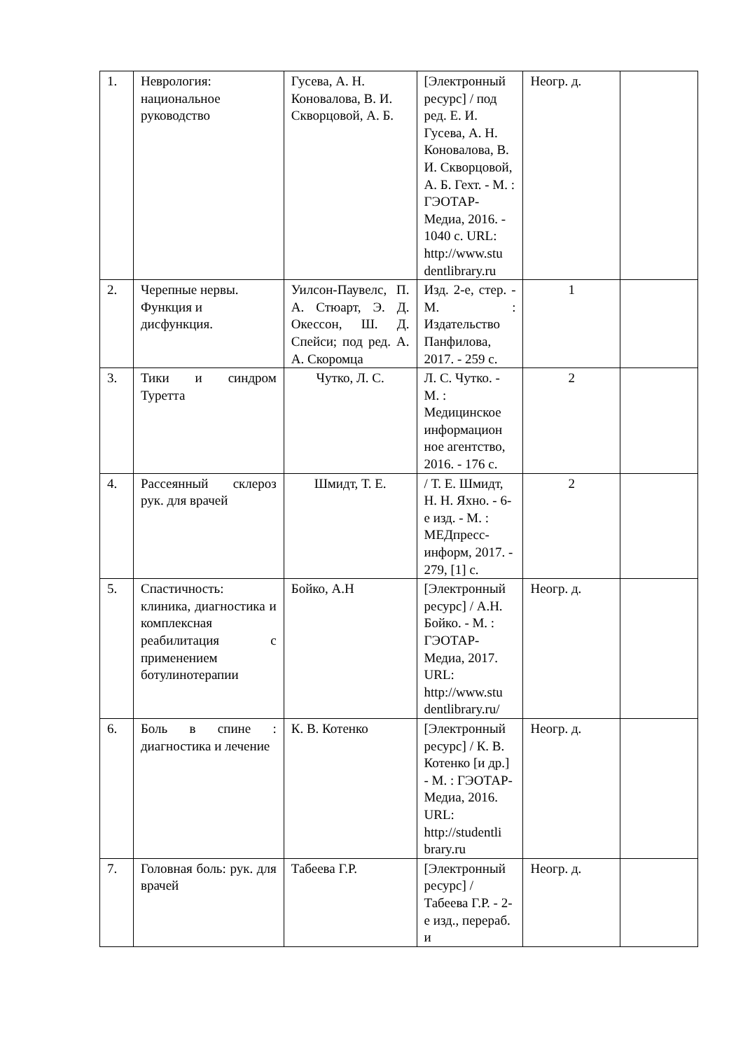| 1. | Неврология: национальное руководство | Гусева, А. Н. Коновалова, В. И. Скворцовой, А. Б. | [Электронный ресурс] / под ред. Е. И. Гусева, А. Н. Коновалова, В. И. Скворцовой, А. Б. Гехт. - М. : ГЭОТАР-Медиа, 2016. - 1040 с. URL: http://www.stu dentlibrary.ru | Неогр. д. | |
| 2. | Черепные нервы. Функция и дисфункция. | Уилсон-Паувелс, П. А. Стюарт, Э. Д. Окессон, Ш. Д. Спейси; под ред. А. А. Скоромца | Изд. 2-е, стер. - М. : Издательство Панфилова, 2017. - 259 с. | 1 | |
| 3. | Тики и синдром Туретта | Чутко, Л. С. | Л. С. Чутко. - М. : Медицинское информацион ное агентство, 2016. - 176 с. | 2 | |
| 4. | Рассеянный склероз рук. для врачей | Шмидт, Т. Е. | / Т. Е. Шмидт, Н. Н. Яхно. - 6-е изд. - М. : МЕДпресс-информ, 2017. - 279, [1] с. | 2 | |
| 5. | Спастичность: клиника, диагностика и комплексная реабилитация с применением ботулинотерапии | Бойко, А.Н | [Электронный ресурс] / А.Н. Бойко. - М. : ГЭОТАР-Медиа, 2017. URL: http://www.stu dentlibrary.ru/ | Неогр. д. | |
| 6. | Боль в спине : диагностика и лечение | К. В. Котенко | [Электронный ресурс] / К. В. Котенко [и др.] - М. : ГЭОТАР-Медиа, 2016. URL: http://studentli brary.ru | Неогр. д. | |
| 7. | Головная боль: рук. для врачей | Табеева Г.Р. | [Электронный ресурс] / Табеева Г.Р. - 2-е изд., перераб. и | Неогр. д. | |